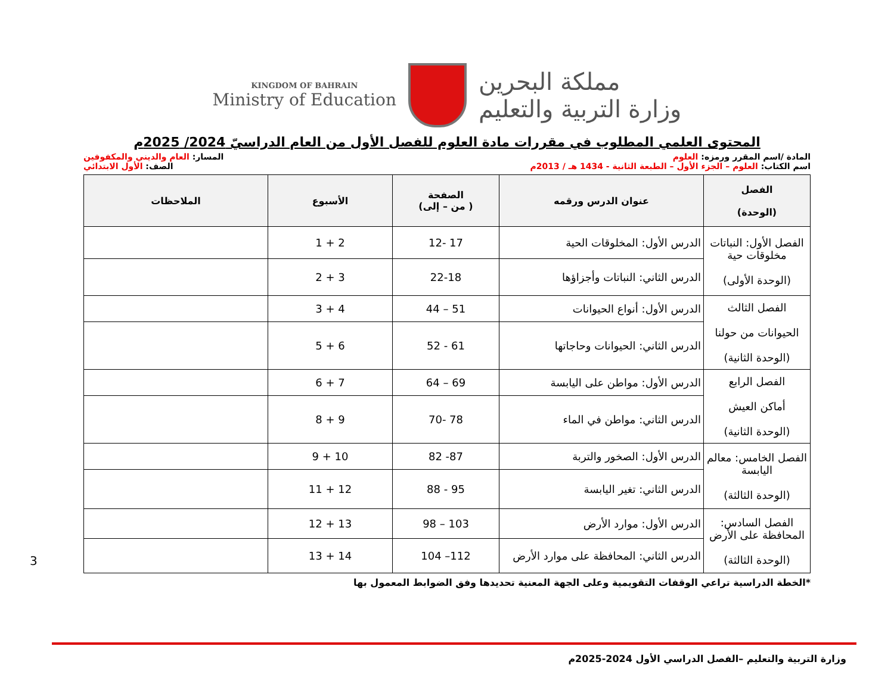KINGDOM OF BAHRAIN
Ministry of Education
مملكة البحرين
وزارة التربية والتعليم
المحتوى العلمي المطلوب في مقررات مادة العلوم للفصل الأول من العام الدراسيّ 2024/ 2025م
المادة /اسم المقرر ورمزه: العلوم
المسار: العام والديني والمكفوفين
اسم الكتاب: العلوم – الجزء الأول – الطبعة الثانية - 1434 هـ / 2013م
الصف: الأول الابتدائي
| الفصل (الوحدة) | عنوان الدرس ورقمه | الصفحة ( من – إلى) | الأسبوع | الملاحظات |
| --- | --- | --- | --- | --- |
| الفصل الأول: النباتات مخلوقات حية (الوحدة الأولى) | الدرس الأول: المخلوقات الحية | 17 -12 | 2 + 1 | |
| | الدرس الثاني: النباتات وأجزاؤها | 22-18 | 3 + 2 | |
| الفصل الثالث الحيوانات من حولنا (الوحدة الثانية) | الدرس الأول: أنواع الحيوانات | 51 – 44 | 4 + 3 | |
| | الدرس الثاني: الحيوانات وحاجاتها | 61 - 52 | 6 + 5 | |
| الفصل الرابع أماكن العيش (الوحدة الثانية) | الدرس الأول: مواطن على اليابسة | 69 – 64 | 7 + 6 | |
| | الدرس الثاني: مواطن في الماء | 78 -70 | 9 + 8 | |
| الفصل الخامس: معالم اليابسة (الوحدة الثالثة) | الدرس الأول: الصخور والتربة | 87- 82 | 10 + 9 | |
| | الدرس الثاني: تغير اليابسة | 95 - 88 | 12 + 11 | |
| الفصل السادس: المحافظة على الأرض (الوحدة الثالثة) | الدرس الأول: موارد الأرض | 103 – 98 | 13 + 12 | |
| | الدرس الثاني: المحافظة على موارد الأرض | 112– 104 | 14 + 13 | |
*الخطة الدراسية تراعي الوقفات التقويمية وعلى الجهة المعنية تحديدها وفق الضوابط المعمول بها
3
وزارة التربية والتعليم –الفصل الدراسي الأول 2024-2025م